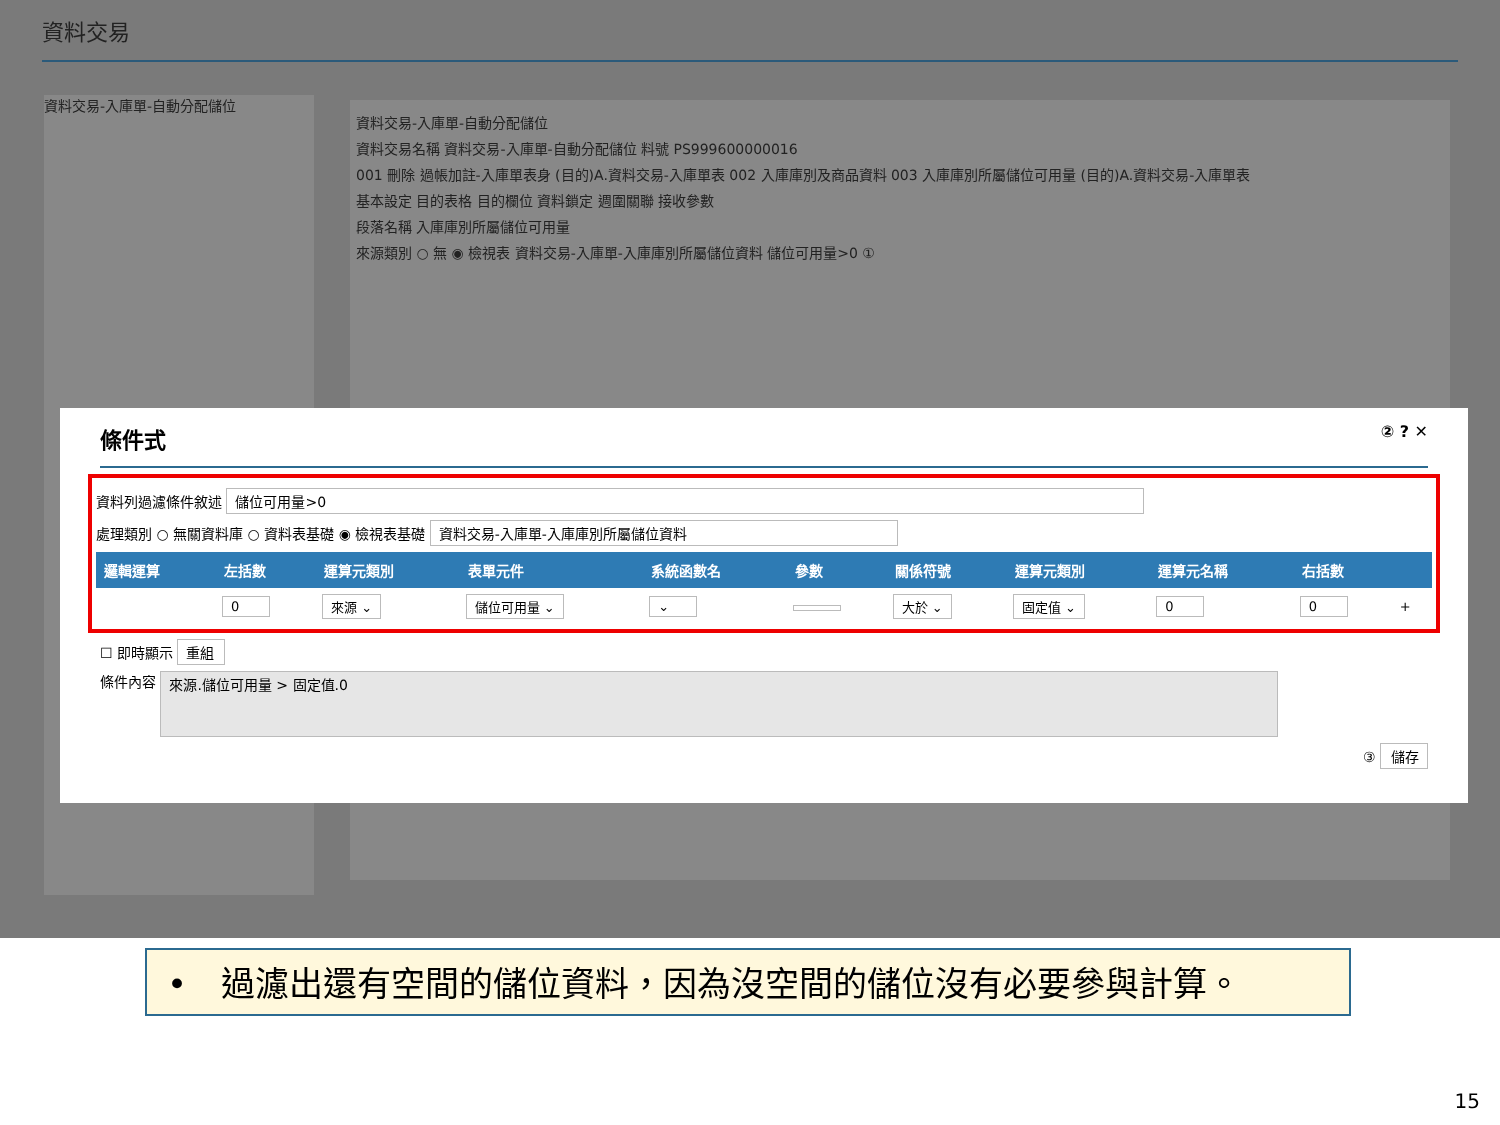資料交易
資料交易-入庫單-自動分配儲位
資料交易-入庫單-自動分配儲位
資料交易名稱 資料交易-入庫單-自動分配儲位 料號 PS999600000016
001 刪除 過帳加註-入庫單表身 (目的)A.資料交易-入庫單表 002 入庫庫別及商品資料 003 入庫庫別所屬儲位可用量 (目的)A.資料交易-入庫單表
基本設定 目的表格 目的欄位 資料鎖定 週圍關聯 接收參數
段落名稱 入庫庫別所屬儲位可用量
來源類別 ○ 無 ◉ 檢視表 資料交易-入庫單-入庫庫別所屬儲位資料 儲位可用量>0 ①
條件式 ② ? ✕
資料列過濾條件敘述 儲位可用量>0
處理類別 ○ 無關資料庫 ○ 資料表基礎 ◉ 檢視表基礎 資料交易-入庫單-入庫庫別所屬儲位資料
| 邏輯運算 | 左括數 | 運算元類別 | 表單元件 | 系統函數名 | 參數 | 關係符號 | 運算元類別 | 運算元名稱 | 右括數 | |
| --- | --- | --- | --- | --- | --- | --- | --- | --- | --- | --- |
| | 0 | 來源 ⌄ | 儲位可用量 ⌄ | ⌄ | | 大於 ⌄ | 固定值 ⌄ | 0 | 0 | + |
☐ 即時顯示 重組
條件內容 來源.儲位可用量 > 固定值.0
③ 儲存
•　過濾出還有空間的儲位資料，因為沒空間的儲位沒有必要參與計算。
15